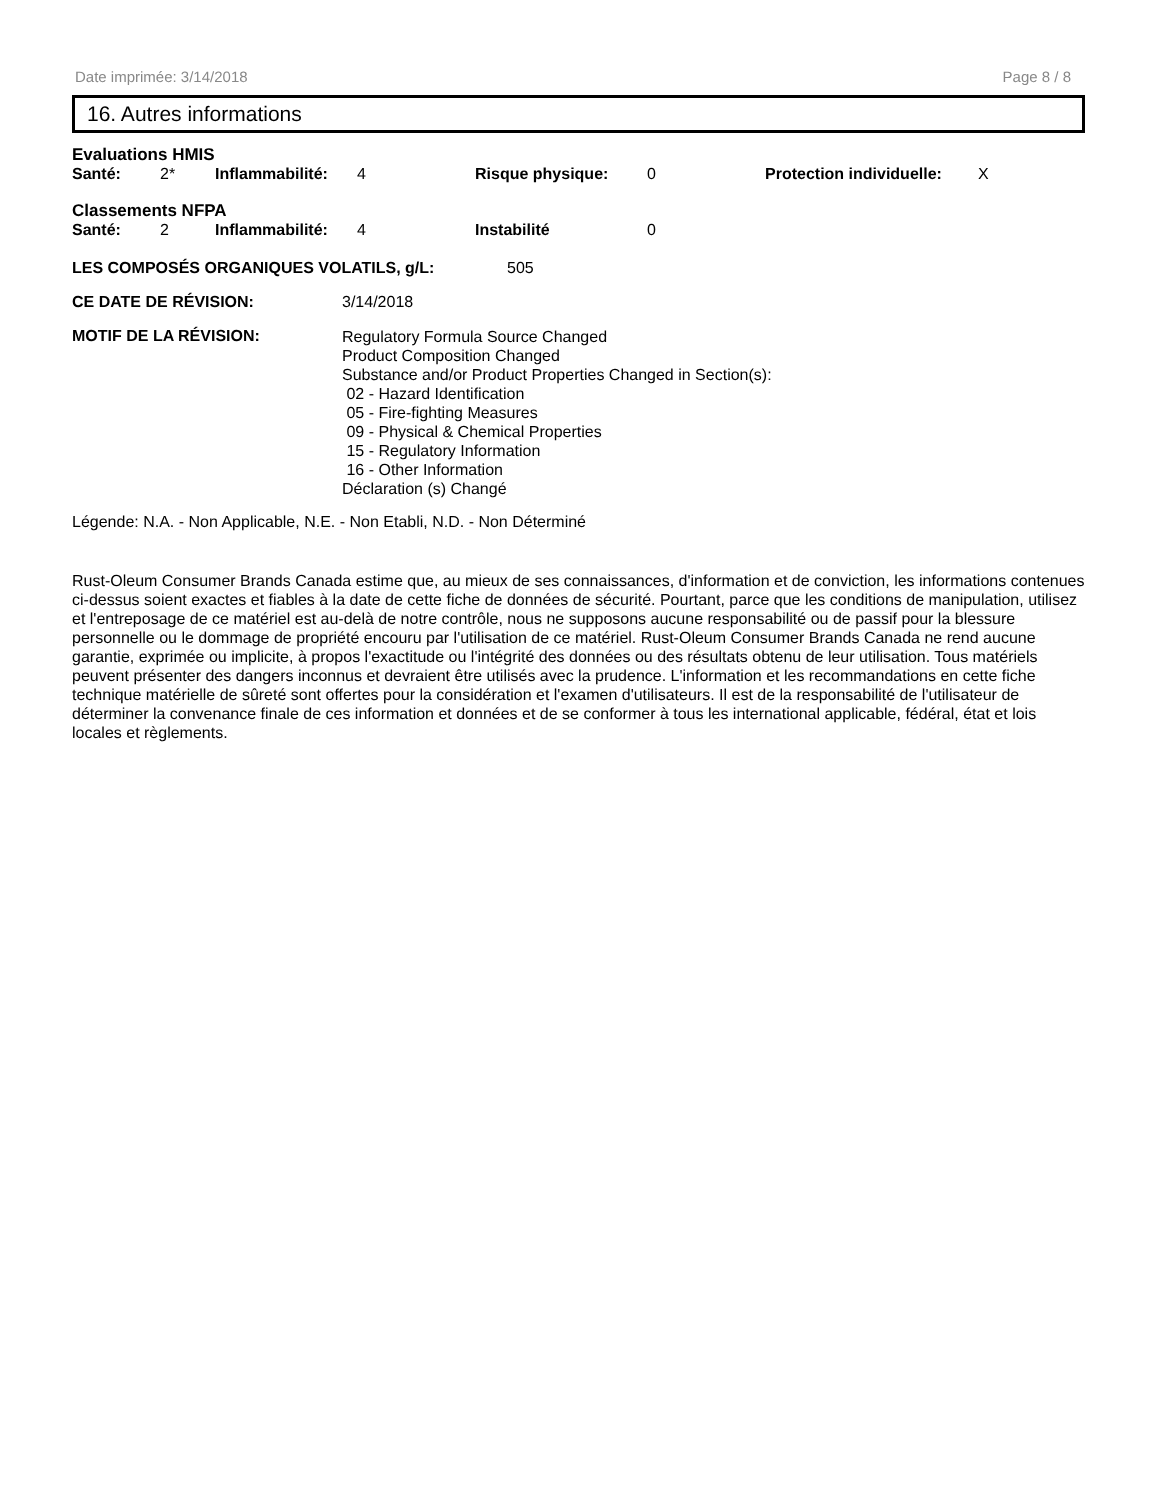Date imprimée: 3/14/2018 Page 8 / 8
16. Autres informations
Evaluations HMIS
| Santé: | 2* | Inflammabilité: | 4 | Risque physique: | 0 | Protection individuelle: | X |
Classements NFPA
| Santé: | 2 | Inflammabilité: | 4 | Instabilité | 0 |
| LES COMPOSÉS ORGANIQUES VOLATILS, g/L: | 505 |
| CE DATE DE RÉVISION: | 3/14/2018 |
| MOTIF DE LA RÉVISION: | Regulatory Formula Source Changed Product Composition Changed Substance and/or Product Properties Changed in Section(s): 02 - Hazard Identification 05 - Fire-fighting Measures 09 - Physical & Chemical Properties 15 - Regulatory Information 16 - Other Information Déclaration (s) Changé |
Légende: N.A. - Non Applicable, N.E. - Non Etabli, N.D. - Non Déterminé
Rust-Oleum Consumer Brands Canada estime que, au mieux de ses connaissances, d'information et de conviction, les informations contenues ci-dessus soient exactes et fiables à la date de cette fiche de données de sécurité. Pourtant, parce que les conditions de manipulation, utilisez et l'entreposage de ce matériel est au-delà de notre contrôle, nous ne supposons aucune responsabilité ou de passif pour la blessure personnelle ou le dommage de propriété encouru par l'utilisation de ce matériel. Rust-Oleum Consumer Brands Canada ne rend aucune garantie, exprimée ou implicite, à propos l'exactitude ou l'intégrité des données ou des résultats obtenu de leur utilisation. Tous matériels peuvent présenter des dangers inconnus et devraient être utilisés avec la prudence. L'information et les recommandations en cette fiche technique matérielle de sûreté sont offertes pour la considération et l'examen d'utilisateurs. Il est de la responsabilité de l'utilisateur de déterminer la convenance finale de ces information et données et de se conformer à tous les international applicable, fédéral, état et lois locales et règlements.